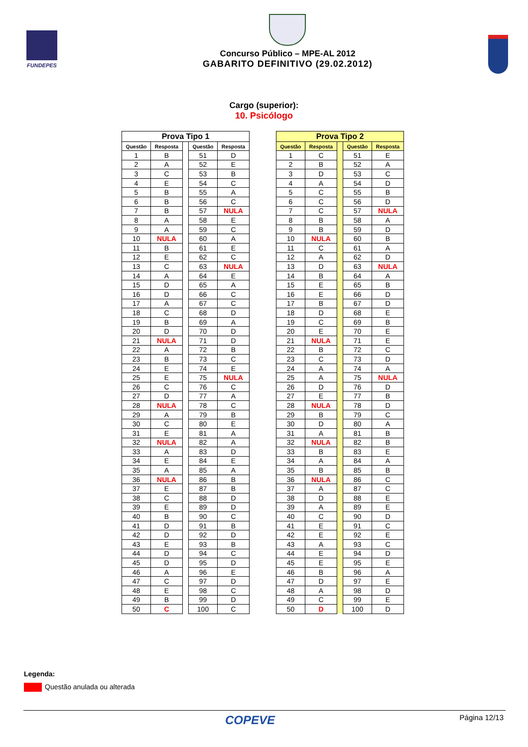FUNDEPES
Concurso Público – MPE-AL 2012
GABARITO DEFINITIVO (29.02.2012)
Cargo (superior):
10. Psicólogo
| Prova Tipo 1 | | | | |
| --- | --- | --- | --- | --- |
| Questão | Resposta | | Questão | Resposta |
| 1 | B | | 51 | D |
| 2 | A | | 52 | E |
| 3 | C | | 53 | B |
| 4 | E | | 54 | C |
| 5 | B | | 55 | A |
| 6 | B | | 56 | C |
| 7 | B | | 57 | NULA |
| 8 | A | | 58 | E |
| 9 | A | | 59 | C |
| 10 | NULA | | 60 | A |
| 11 | B | | 61 | E |
| 12 | E | | 62 | C |
| 13 | C | | 63 | NULA |
| 14 | A | | 64 | E |
| 15 | D | | 65 | A |
| 16 | D | | 66 | C |
| 17 | A | | 67 | C |
| 18 | C | | 68 | D |
| 19 | B | | 69 | A |
| 20 | D | | 70 | D |
| 21 | NULA | | 71 | D |
| 22 | A | | 72 | B |
| 23 | B | | 73 | C |
| 24 | E | | 74 | E |
| 25 | E | | 75 | NULA |
| 26 | C | | 76 | C |
| 27 | D | | 77 | A |
| 28 | NULA | | 78 | C |
| 29 | A | | 79 | B |
| 30 | C | | 80 | E |
| 31 | E | | 81 | A |
| 32 | NULA | | 82 | A |
| 33 | A | | 83 | D |
| 34 | E | | 84 | E |
| 35 | A | | 85 | A |
| 36 | NULA | | 86 | B |
| 37 | E | | 87 | B |
| 38 | C | | 88 | D |
| 39 | E | | 89 | D |
| 40 | B | | 90 | C |
| 41 | D | | 91 | B |
| 42 | D | | 92 | D |
| 43 | E | | 93 | B |
| 44 | D | | 94 | C |
| 45 | D | | 95 | D |
| 46 | A | | 96 | E |
| 47 | C | | 97 | D |
| 48 | E | | 98 | C |
| 49 | B | | 99 | D |
| 50 | C | | 100 | C |
| Prova Tipo 2 | | | | |
| --- | --- | --- | --- | --- |
| Questão | Resposta | | Questão | Resposta |
| 1 | C | | 51 | E |
| 2 | B | | 52 | A |
| 3 | D | | 53 | C |
| 4 | A | | 54 | D |
| 5 | C | | 55 | B |
| 6 | C | | 56 | D |
| 7 | C | | 57 | NULA |
| 8 | B | | 58 | A |
| 9 | B | | 59 | D |
| 10 | NULA | | 60 | B |
| 11 | C | | 61 | A |
| 12 | A | | 62 | D |
| 13 | D | | 63 | NULA |
| 14 | B | | 64 | A |
| 15 | E | | 65 | B |
| 16 | E | | 66 | D |
| 17 | B | | 67 | D |
| 18 | D | | 68 | E |
| 19 | C | | 69 | B |
| 20 | E | | 70 | E |
| 21 | NULA | | 71 | E |
| 22 | B | | 72 | C |
| 23 | C | | 73 | D |
| 24 | A | | 74 | A |
| 25 | A | | 75 | NULA |
| 26 | D | | 76 | D |
| 27 | E | | 77 | B |
| 28 | NULA | | 78 | D |
| 29 | B | | 79 | C |
| 30 | D | | 80 | A |
| 31 | A | | 81 | B |
| 32 | NULA | | 82 | B |
| 33 | B | | 83 | E |
| 34 | A | | 84 | A |
| 35 | B | | 85 | B |
| 36 | NULA | | 86 | C |
| 37 | A | | 87 | C |
| 38 | D | | 88 | E |
| 39 | A | | 89 | E |
| 40 | C | | 90 | D |
| 41 | E | | 91 | C |
| 42 | E | | 92 | E |
| 43 | A | | 93 | C |
| 44 | E | | 94 | D |
| 45 | E | | 95 | E |
| 46 | B | | 96 | A |
| 47 | D | | 97 | E |
| 48 | A | | 98 | D |
| 49 | C | | 99 | E |
| 50 | D | | 100 | D |
Legenda:
Questão anulada ou alterada
COPEVE Página 12/13